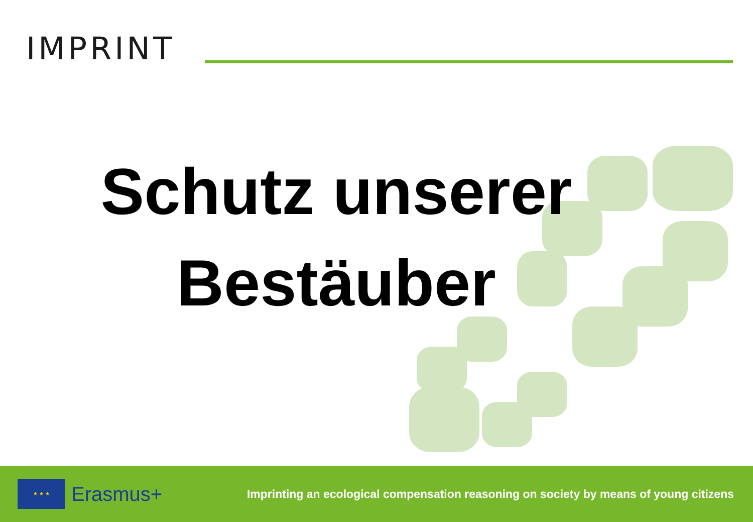IMPRINT
Schutz unserer
Bestäuber
★ ★ ★
Erasmus+
Imprinting an ecological compensation reasoning on society by means of young citizens